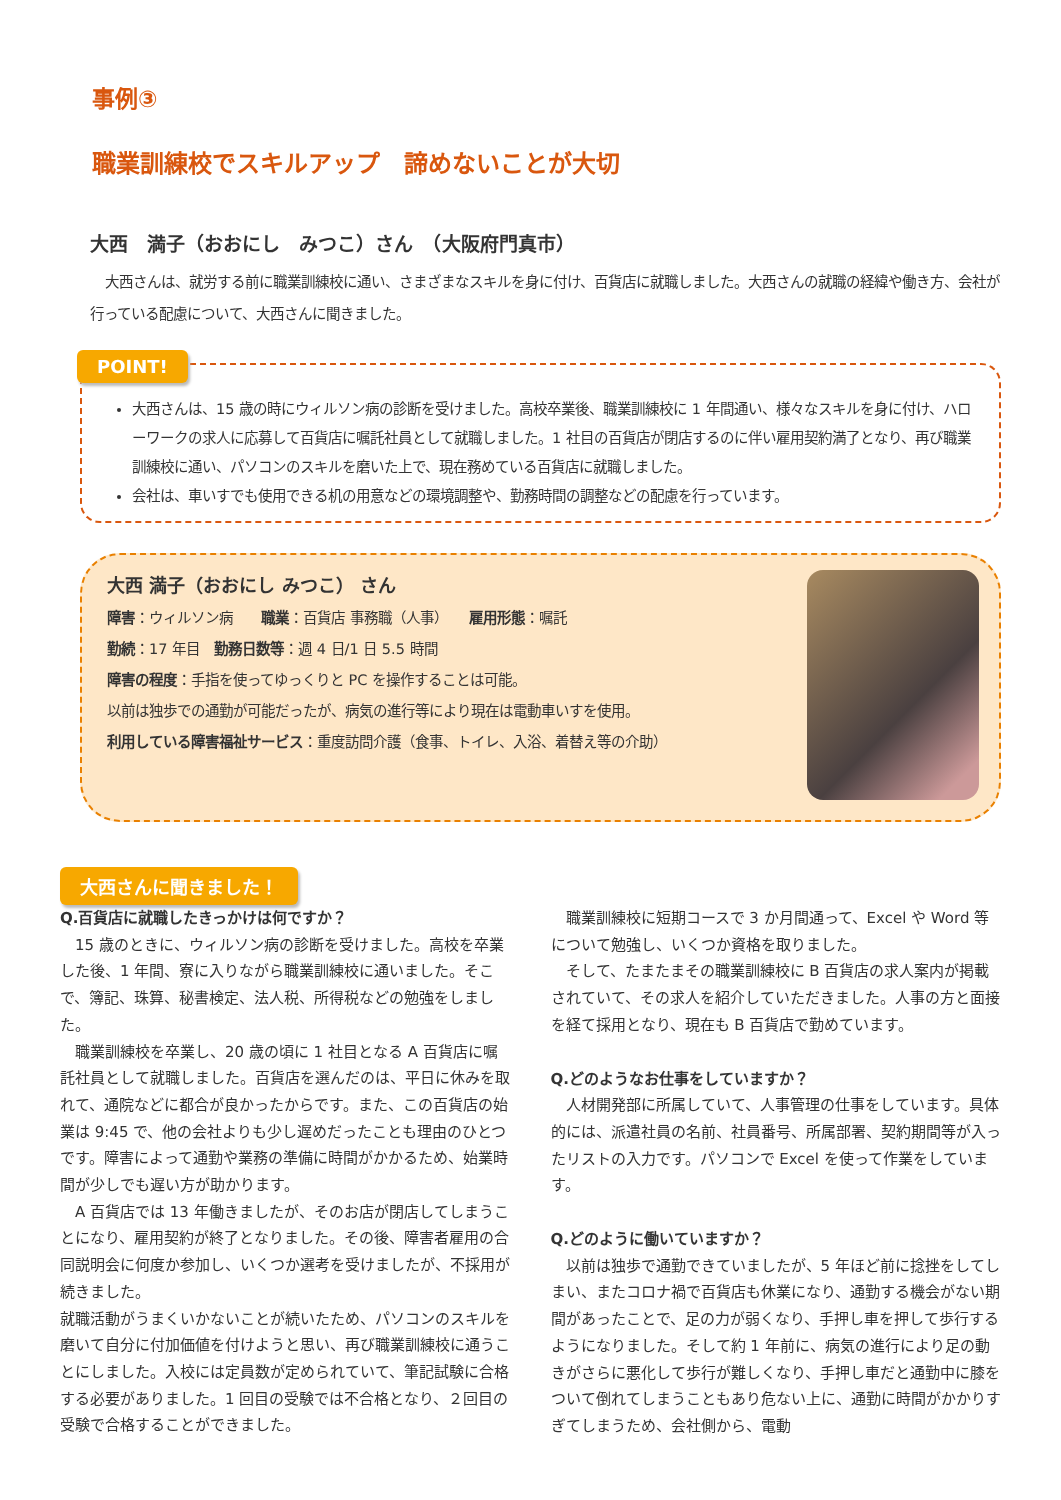事例③
職業訓練校でスキルアップ　諦めないことが大切
大西　満子（おおにし　みつこ）さん　（大阪府門真市）
大西さんは、就労する前に職業訓練校に通い、さまざまなスキルを身に付け、百貨店に就職しました。大西さんの就職の経緯や働き方、会社が行っている配慮について、大西さんに聞きました。
POINT!
大西さんは、15 歳の時にウィルソン病の診断を受けました。高校卒業後、職業訓練校に 1 年間通い、様々なスキルを身に付け、ハローワークの求人に応募して百貨店に嘱託社員として就職しました。1 社目の百貨店が閉店するのに伴い雇用契約満了となり、再び職業訓練校に通い、パソコンのスキルを磨いた上で、現在務めている百貨店に就職しました。
会社は、車いすでも使用できる机の用意などの環境調整や、勤務時間の調整などの配慮を行っています。
大西 満子（おおにし みつこ） さん
障害：ウィルソン病　　職業：百貨店 事務職（人事）　　雇用形態：嘱託
勤続：17 年目　勤務日数等：週 4 日/1 日 5.5 時間
障害の程度：手指を使ってゆっくりと PC を操作することは可能。
以前は独歩での通勤が可能だったが、病気の進行等により現在は電動車いすを使用。
利用している障害福祉サービス：重度訪問介護（食事、トイレ、入浴、着替え等の介助）
大西さんに聞きました！
Q.百貨店に就職したきっかけは何ですか？
15 歳のときに、ウィルソン病の診断を受けました。高校を卒業した後、1 年間、寮に入りながら職業訓練校に通いました。そこで、簿記、珠算、秘書検定、法人税、所得税などの勉強をしました。
職業訓練校を卒業し、20 歳の頃に 1 社目となる A 百貨店に嘱託社員として就職しました。百貨店を選んだのは、平日に休みを取れて、通院などに都合が良かったからです。また、この百貨店の始業は 9:45 で、他の会社よりも少し遅めだったことも理由のひとつです。障害によって通勤や業務の準備に時間がかかるため、始業時間が少しでも遅い方が助かります。
A 百貨店では 13 年働きましたが、そのお店が閉店してしまうことになり、雇用契約が終了となりました。その後、障害者雇用の合同説明会に何度か参加し、いくつか選考を受けましたが、不採用が続きました。
就職活動がうまくいかないことが続いたため、パソコンのスキルを磨いて自分に付加価値を付けようと思い、再び職業訓練校に通うことにしました。入校には定員数が定められていて、筆記試験に合格する必要がありました。1 回目の受験では不合格となり、２回目の受験で合格することができました。
職業訓練校に短期コースで 3 か月間通って、Excel や Word 等について勉強し、いくつか資格を取りました。
そして、たまたまその職業訓練校に B 百貨店の求人案内が掲載されていて、その求人を紹介していただきました。人事の方と面接を経て採用となり、現在も B 百貨店で勤めています。
Q.どのようなお仕事をしていますか？
人材開発部に所属していて、人事管理の仕事をしています。具体的には、派遣社員の名前、社員番号、所属部署、契約期間等が入ったリストの入力です。パソコンで Excel を使って作業をしています。
Q.どのように働いていますか？
以前は独歩で通勤できていましたが、5 年ほど前に捻挫をしてしまい、またコロナ禍で百貨店も休業になり、通勤する機会がない期間があったことで、足の力が弱くなり、手押し車を押して歩行するようになりました。そして約 1 年前に、病気の進行により足の動きがさらに悪化して歩行が難しくなり、手押し車だと通勤中に膝をついて倒れてしまうこともあり危ない上に、通勤に時間がかかりすぎてしまうため、会社側から、電動